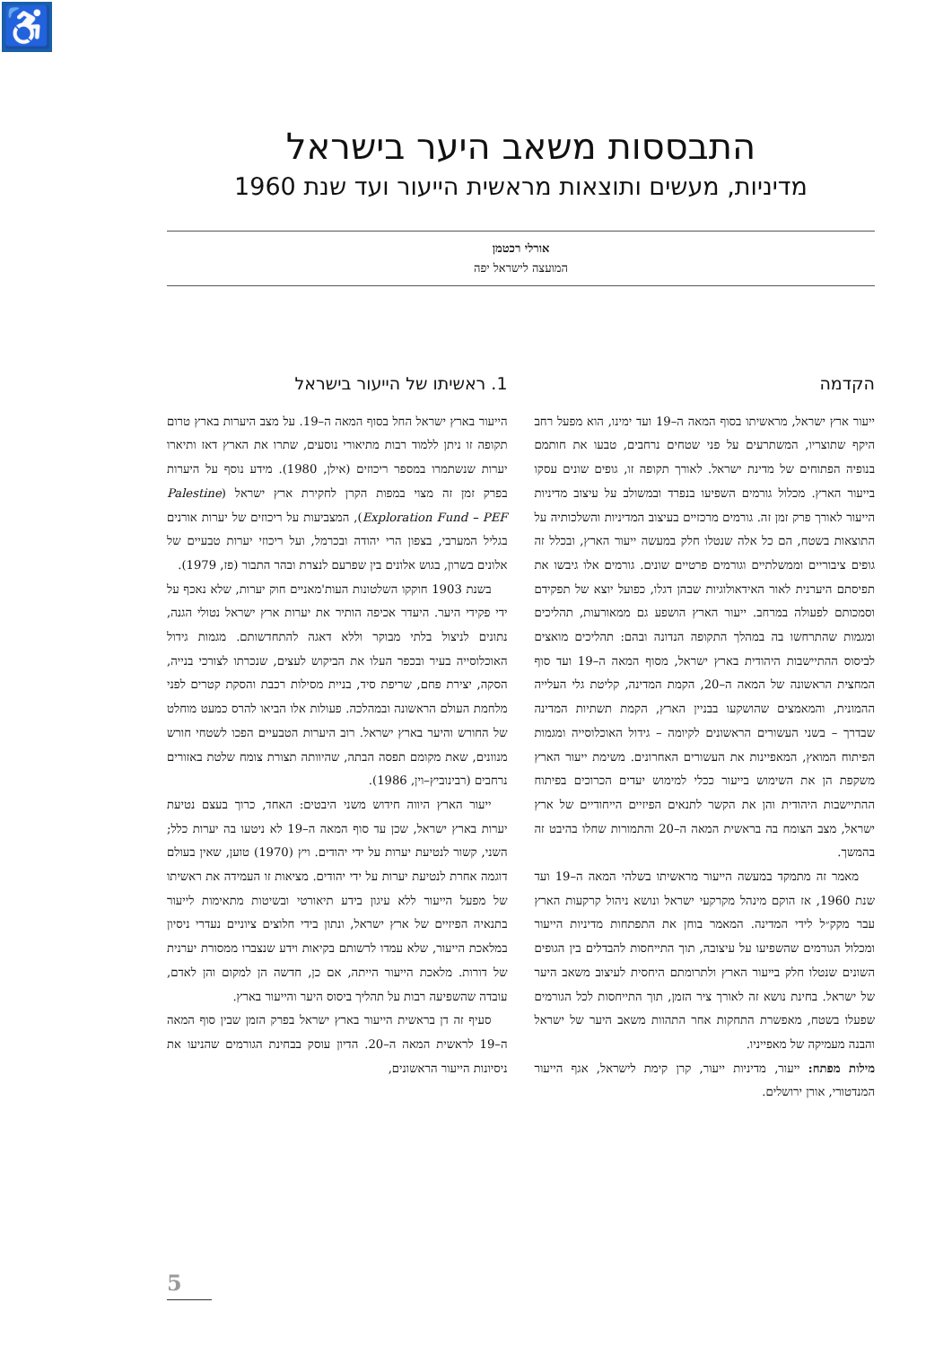♿
התבססות משאב היער בישראל
מדיניות, מעשים ותוצאות מראשית הייעור ועד שנת 1960
אורלי רכטמן
המועצה לישראל יפה
הקדמה
ייעור ארץ ישראל, מראשיתו בסוף המאה ה–19 ועד ימינו, הוא מפעל רחב היקף שתוצריו, המשתרעים על פני שטחים נרחבים, טבעו את חותמם בנופיה הפתוחים של מדינת ישראל. לאורך תקופה זו, גופים שונים עסקו בייעור הארץ. מכלול גורמים השפיעו בנפרד ובמשולב על עיצוב מדיניות הייעור לאורך פרק זמן זה. גורמים מרכזיים בעיצוב המדיניות והשלכותיה על התוצאות בשטח, הם כל אלה שנטלו חלק במעשה ייעור הארץ, ובכלל זה גופים ציבוריים וממשלתיים וגורמים פרטיים שונים. גורמים אלו גיבשו את תפיסתם היערנית לאור האידאולוגיות שבהן דגלו, כפועל יוצא של תפקידם וסמכותם לפעולה במרחב. ייעור הארץ הושפע גם ממאורעות, תהליכים ומגמות שהתרחשו בה במהלך התקופה הנדונה ובהם: תהליכים מואצים לביסוס ההתיישבות היהודית בארץ ישראל, מסוף המאה ה–19 ועד סוף המחצית הראשונה של המאה ה–20, הקמת המדינה, קליטת גלי העלייה ההמונית, והמאמצים שהושקעו בבניין הארץ, הקמת תשתיות המדינה שבדרך – בשני העשורים הראשונים לקיומה – גידול האוכלוסייה ומגמות הפיתוח המואץ, המאפיינות את העשורים האחרונים. משימת ייעור הארץ משקפת הן את השימוש בייעור ככלי למימוש יעדים הכרוכים בפיתוח ההתיישבות היהודית והן את הקשר לתנאים הפיזיים הייחודיים של ארץ ישראל, מצב הצומח בה בראשית המאה ה–20 והתמורות שחלו בהיבט זה בהמשך.
מאמר זה מתמקד במעשה הייעור מראשיתו בשלהי המאה ה–19 ועד שנת 1960, אז הוקם מינהל מקרקעי ישראל ונושא ניהול קרקעות הארץ עבר מקק״ל לידי המדינה. המאמר בוחן את התפתחות מדיניות הייעור ומכלול הגורמים שהשפיעו על עיצובה, תוך התייחסות להבדלים בין הגופים השונים שנטלו חלק בייעור הארץ ולתרומתם היחסית לעיצוב משאב היער של ישראל. בחינת נושא זה לאורך ציר הזמן, תוך התייחסות לכל הגורמים שפעלו בשטח, מאפשרת התחקות אחר התהוות משאב היער של ישראל והבנה מעמיקה של מאפייניו.
מילות מפתח: ייעור, מדיניות ייעור, קרן קימת לישראל, אגף הייעור המנדטורי, אורן ירושלים.
1. ראשיתו של הייעור בישראל
הייעור בארץ ישראל החל בסוף המאה ה–19. על מצב היערות בארץ טרום תקופה זו ניתן ללמוד רבות מתיאורי נוסעים, שתרו את הארץ דאז ותיארו יערות שנשתמרו במספר ריכוזים (אילן, 1980). מידע נוסף על היערות בפרק זמן זה מצוי במפות הקרן לחקירת ארץ ישראל (Palestine Exploration Fund – PEF), המצביעות על ריכוזים של יערות אורנים בגליל המערבי, בצפון הרי יהודה ובכרמל, ועל ריכוזי יערות טבעיים של אלונים בשרון, בגוש אלונים בין שפרעם לנצרת ובהר התבור (פז, 1979).
בשנת 1903 חוקקו השלטונות העות'מאניים חוק יערות, שלא נאכף על ידי פקידי היער. היעדר אכיפה הותיר את יערות ארץ ישראל נטולי הגנה, נתונים לניצול בלתי מבוקר וללא דאגה להתחדשותם. מגמות גידול האוכלוסייה בעיר ובכפר העלו את הביקוש לעצים, שנכרתו לצורכי בנייה, הסקה, יצירת פחם, שריפת סיד, בניית מסילות רכבת והסקת קטרים לפני מלחמת העולם הראשונה ובמהלכה. פעולות אלו הביאו להרס כמעט מוחלט של החורש והיער בארץ ישראל. רוב היערות הטבעיים הפכו לשטחי חורש מנוונים, שאת מקומם תפסה הבתה, שהיוותה תצורת צומח שלטת באזורים נרחבים (רבינוביץ–וין, 1986).
ייעור הארץ היווה חידוש משני היבטים: האחד, כרוך בעצם נטיעת יערות בארץ ישראל, שכן עד סוף המאה ה–19 לא ניטעו בה יערות כלל; השני, קשור לנטיעת יערות על ידי יהודים. ויץ (1970) טוען, שאין בעולם דוגמה אחרת לנטיעת יערות על ידי יהודים. מציאות זו העמידה את ראשיתו של מפעל הייעור ללא עיגון בידע תיאורטי ובשיטות מתאימות לייעור בתנאיה הפיזיים של ארץ ישראל, ונתון בידי חלוצים ציוניים נעדרי ניסיון במלאכת הייעור, שלא עמדו לרשותם בקיאות וידע שנצברו ממסורת יערנית של דורות. מלאכת הייעור הייתה, אם כן, חדשה הן למקום והן לאדם, עובדה שהשפיעה רבות על תהליך ביסוס היער והייעור בארץ.
סעיף זה דן בראשית הייעור בארץ ישראל בפרק הזמן שבין סוף המאה ה–19 לראשית המאה ה–20. הדיון עוסק בבחינת הגורמים שהניעו את ניסיונות הייעור הראשונים,
5